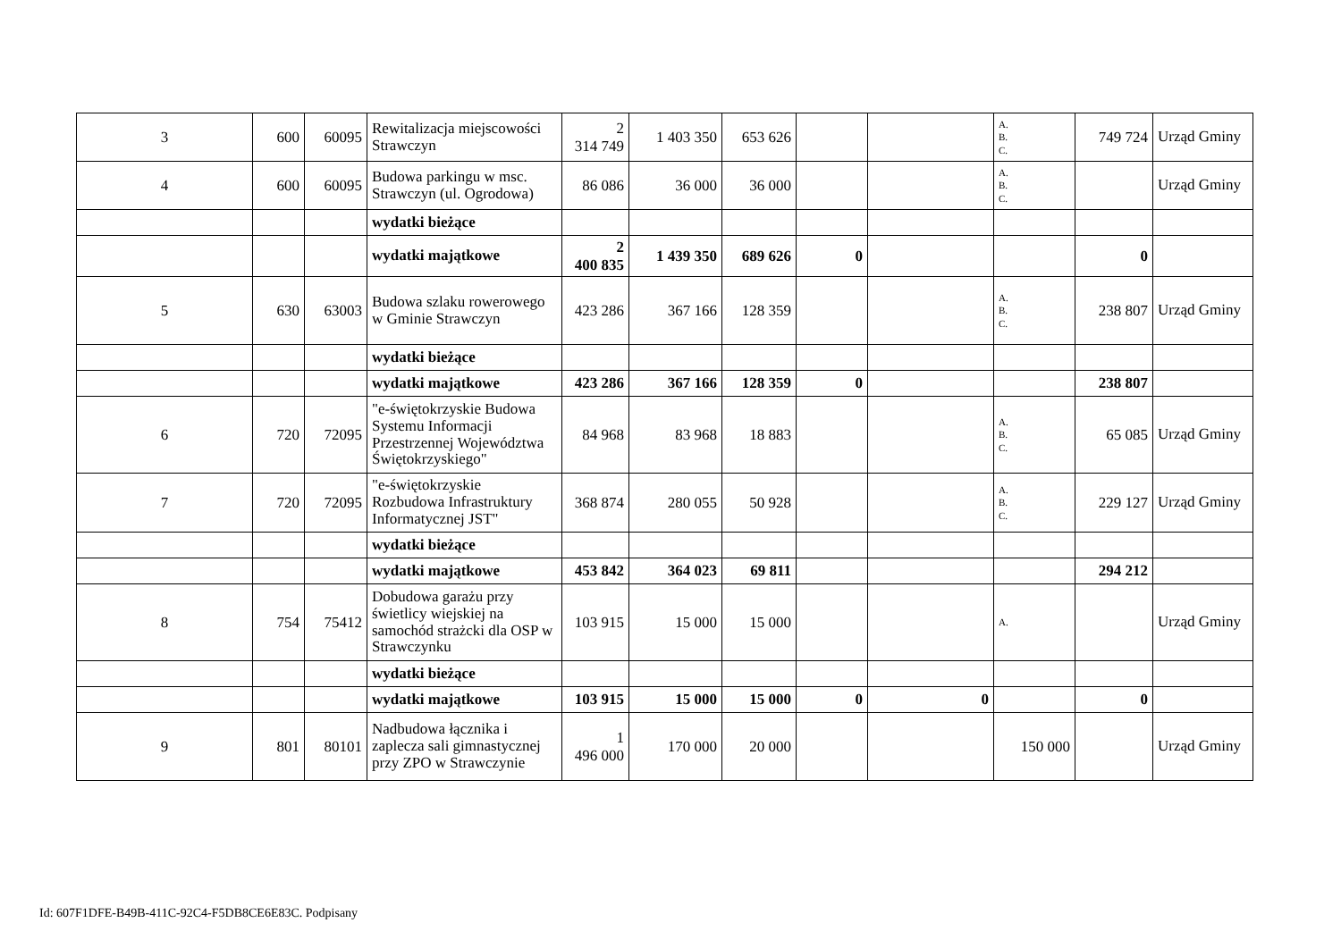| 3 | 600 | 60095 | Rewitalizacja miejscowości Strawczyn | 2 314 749 | 1 403 350 | 653 626 | | | A. B. C. | 749 724 | Urząd Gminy |
| 4 | 600 | 60095 | Budowa parkingu w msc. Strawczyn (ul. Ogrodowa) | 86 086 | 36 000 | 36 000 | | | A. B. C. | | Urząd Gminy |
| | | | wydatki bieżące | | | | | | | | |
| | | | wydatki majątkowe | 2 400 835 | 1 439 350 | 689 626 | 0 | | | 0 | |
| 5 | 630 | 63003 | Budowa szlaku rowerowego w Gminie Strawczyn | 423 286 | 367 166 | 128 359 | | | A. B. C. | 238 807 | Urząd Gminy |
| | | | wydatki bieżące | | | | | | | | |
| | | | wydatki majątkowe | 423 286 | 367 166 | 128 359 | 0 | | | 238 807 | |
| 6 | 720 | 72095 | "e-świętokrzyskie Budowa Systemu Informacji Przestrzennej Województwa Świętokrzyskiego" | 84 968 | 83 968 | 18 883 | | | A. B. C. | 65 085 | Urząd Gminy |
| 7 | 720 | 72095 | "e-świętokrzyskie Rozbudowa Infrastruktury Informatycznej JST" | 368 874 | 280 055 | 50 928 | | | A. B. C. | 229 127 | Urząd Gminy |
| | | | wydatki bieżące | | | | | | | | |
| | | | wydatki majątkowe | 453 842 | 364 023 | 69 811 | | | | 294 212 | |
| 8 | 754 | 75412 | Dobudowa garażu przy świetlicy wiejskiej na samochód strażcki dla OSP w Strawczynku | 103 915 | 15 000 | 15 000 | | | A. | | Urząd Gminy |
| | | | wydatki bieżące | | | | | | | | |
| | | | wydatki majątkowe | 103 915 | 15 000 | 15 000 | 0 | 0 | | 0 | |
| 9 | 801 | 80101 | Nadbudowa łącznika i zaplecza sali gimnastycznej przy ZPO w Strawczynie | 1 496 000 | 170 000 | 20 000 | | | 150 000 | | Urząd Gminy |
Id: 607F1DFE-B49B-411C-92C4-F5DB8CE6E83C. Podpisany